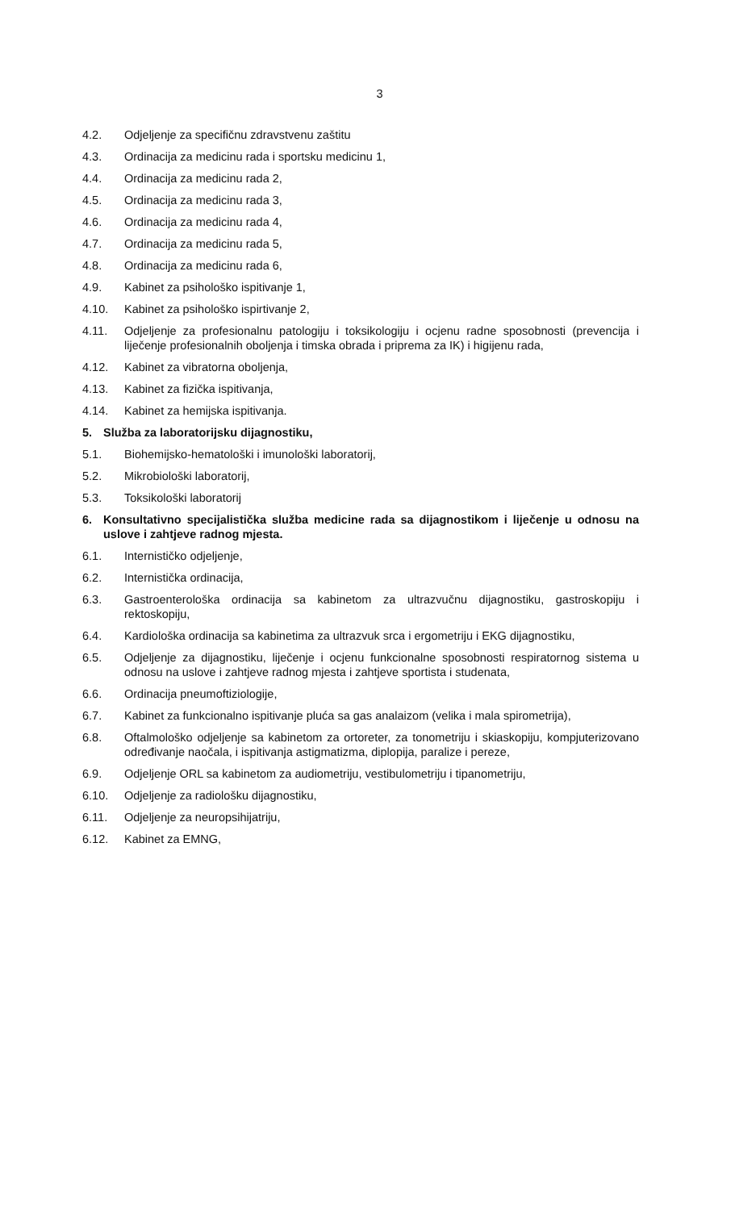3
4.2. Odjeljenje za specifičnu zdravstvenu zaštitu
4.3. Ordinacija za medicinu rada i sportsku medicinu 1,
4.4. Ordinacija za medicinu rada 2,
4.5. Ordinacija za medicinu rada 3,
4.6. Ordinacija za medicinu rada 4,
4.7. Ordinacija za medicinu rada 5,
4.8. Ordinacija za medicinu rada 6,
4.9. Kabinet za psihološko ispitivanje 1,
4.10. Kabinet za psihološko ispirtivanje 2,
4.11. Odjeljenje za profesionalnu patologiju i toksikologiju i ocjenu radne sposobnosti (prevencija i liječenje profesionalnih oboljenja i timska obrada i priprema za IK) i higijenu rada,
4.12. Kabinet za vibratorna oboljenja,
4.13. Kabinet za fizička ispitivanja,
4.14. Kabinet za hemijska ispitivanja.
5. Služba za laboratorijsku dijagnostiku,
5.1. Biohemijsko-hematološki i imunološki laboratorij,
5.2. Mikrobiološki laboratorij,
5.3. Toksikološki laboratorij
6. Konsultativno specijalistička služba medicine rada sa dijagnostikom i liječenje u odnosu na uslove i zahtjeve radnog mjesta.
6.1. Internističko odjeljenje,
6.2. Internistička ordinacija,
6.3. Gastroenterološka ordinacija sa kabinetom za ultrazvučnu dijagnostiku, gastroskopiju i rektoskopiju,
6.4. Kardiološka ordinacija sa kabinetima za ultrazvuk srca i ergometriju i EKG dijagnostiku,
6.5. Odjeljenje za dijagnostiku, liječenje i ocjenu funkcionalne sposobnosti respiratornog sistema u odnosu na uslove i zahtjeve radnog mjesta i zahtjeve sportista i studenata,
6.6. Ordinacija pneumoftiziologije,
6.7. Kabinet za funkcionalno ispitivanje pluća sa gas analaizom (velika i mala spirometrija),
6.8. Oftalmološko odjeljenje sa kabinetom za ortoreter, za tonometriju i skiaskopiju, kompjuterizovano određivanje naočala, i ispitivanja astigmatizma, diplopija, paralize i pereze,
6.9. Odjeljenje ORL sa kabinetom za audiometriju, vestibulometriju i tipanometriju,
6.10. Odjeljenje za radiološku dijagnostiku,
6.11. Odjeljenje za neuropsihijatriju,
6.12. Kabinet za EMNG,